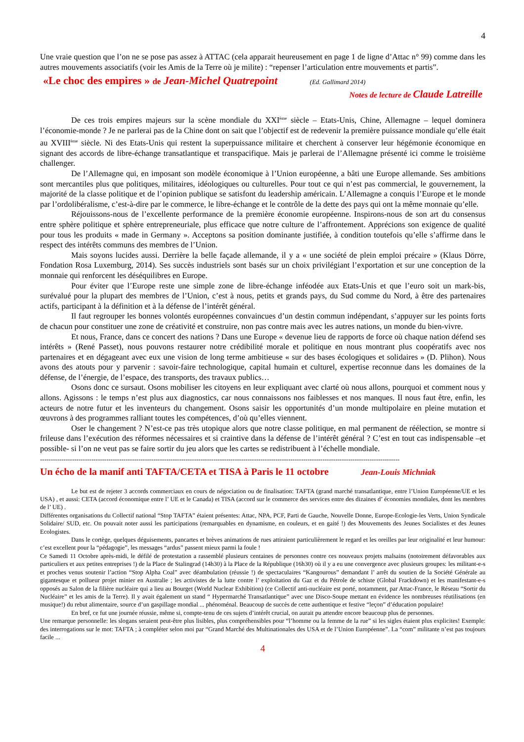4
Une vraie question que l’on ne se pose pas assez à ATTAC (cela apparait heureusement en page 1 de ligne d’Attac n° 99) comme dans les autres mouvements associatifs (voir les Amis de la Terre où je milite) : “repenser l’articulation entre mouvements et partis”.
«Le choc des empires » de Jean-Michel Quatrepoint (Ed. Gallimard 2014)
Notes de lecture de Claude Latreille
De ces trois empires majeurs sur la scène mondiale du XXI<sup>ème</sup> siècle – Etats-Unis, Chine, Allemagne – lequel dominera l’économie-monde ? Je ne parlerai pas de la Chine dont on sait que l’objectif est de redevenir la première puissance mondiale qu’elle était au XVIII<sup>ème</sup> siècle. Ni des Etats-Unis qui restent la superpuissance militaire et cherchent à conserver leur hégémonie économique en signant des accords de libre-échange transatlantique et transpacifique. Mais je parlerai de l’Allemagne présenté ici comme le troisième challenger.
De l’Allemagne qui, en imposant son modèle économique à l’Union européenne, a bâti une Europe allemande. Ses ambitions sont mercantiles plus que politiques, militaires, idéologiques ou culturelles. Pour tout ce qui n’est pas commercial, le gouvernement, la majorité de la classe politique et de l’opinion publique se satisfont du leadership américain. L’Allemagne a conquis l’Europe et le monde par l’ordolibéralisme, c’est-à-dire par le commerce, le libre-échange et le contrôle de la dette des pays qui ont la même monnaie qu’elle.
Réjouissons-nous de l’excellente performance de la première économie européenne. Inspirons-nous de son art du consensus entre sphère politique et sphère entrepreneuriale, plus efficace que notre culture de l’affrontement. Apprécions son exigence de qualité pour tous les produits « made in Germany ». Acceptons sa position dominante justifiée, à condition toutefois qu’elle s’affirme dans le respect des intérêts communs des membres de l’Union.
Mais soyons lucides aussi. Derrière la belle façade allemande, il y a « une société de plein emploi précaire » (Klaus Dörre, Fondation Rosa Luxemburg, 2014). Ses succès industriels sont basés sur un choix privilégiant l’exportation et sur une conception de la monnaie qui renforcent les déséquilibres en Europe.
Pour éviter que l’Europe reste une simple zone de libre-échange inféodée aux Etats-Unis et que l’euro soit un mark-bis, surévalué pour la plupart des membres de l’Union, c’est à nous, petits et grands pays, du Sud comme du Nord, à être des partenaires actifs, participant à la définition et à la défense de l’intérêt général.
Il faut regrouper les bonnes volontés européennes convaincues d’un destin commun indépendant, s’appuyer sur les points forts de chacun pour constituer une zone de créativité et construire, non pas contre mais avec les autres nations, un monde du bien-vivre.
Et nous, France, dans ce concert des nations ? Dans une Europe « devenue lieu de rapports de force où chaque nation défend ses intérêts » (René Passet), nous pouvons restaurer notre crédibilité morale et politique en nous montrant plus coopératifs avec nos partenaires et en dégageant avec eux une vision de long terme ambitieuse « sur des bases écologiques et solidaires » (D. Plihon). Nous avons des atouts pour y parvenir : savoir-faire technologique, capital humain et culturel, expertise reconnue dans les domaines de la défense, de l’énergie, de l’espace, des transports, des travaux publics…
Osons donc ce sursaut. Osons mobiliser les citoyens en leur expliquant avec clarté où nous allons, pourquoi et comment nous y allons. Agissons : le temps n’est plus aux diagnostics, car nous connaissons nos faiblesses et nos manques. Il nous faut être, enfin, les acteurs de notre futur et les inventeurs du changement. Osons saisir les opportunités d’un monde multipolaire en pleine mutation et œuvrons à des programmes ralliant toutes les compétences, d’où qu’elles viennent.
Oser le changement ? N’est-ce pas très utopique alors que notre classe politique, en mal permanent de réélection, se montre si frileuse dans l’exécution des réformes nécessaires et si craintive dans la défense de l’intérêt général ? C’est en tout cas indispensable –et possible- si l’on ne veut pas se faire sortir du jeu alors que les cartes se redistribuent à l’échelle mondiale.
------------------------------------------------------------------------------------------------------------------------------------------------------------------------
Un écho de la manif anti TAFTA/CETA et TISA à Paris le 11 octobre Jean-Louis Michniak
Le but est de rejeter 3 accords commerciaux en cours de négociation ou de finalisation: TAFTA (grand marché transatlantique, entre l’Union Européenne/UE et les USA) , et aussi: CETA (accord économique entre l’ UE et le Canada) et TISA (accord sur le commerce des services entre des dizaines d’ économies mondiales, dont les membres de l’ UE) .
Différentes organisations du Collectif national “Stop TAFTA” étaient présentes: Attac, NPA, PCF, Parti de Gauche, Nouvelle Donne, Europe-Ecologie-les Verts, Union Syndicale Solidaire/ SUD, etc. On pouvait noter aussi les participations (remarquables en dynamisme, en couleurs, et en gaité !) des Mouvements des Jeunes Socialistes et des Jeunes Ecologistes.
Dans le cortège, quelques déguisements, pancartes et brèves animations de rues attiraient particulièrement le regard et les oreilles par leur originalité et leur humour: c’est excellent pour la “pédagogie”, les messages “ardus” passent mieux parmi la foule !
Ce Samedi 11 Octobre après-midi, le défilé de protestation a rassemblé plusieurs centaines de personnes contre ces nouveaux projets malsains (notoirement défavorables aux particuliers et aux petites entreprises !) de la Place de Stalingrad (14h30) à la Place de la République (16h30) où il y a eu une convergence avec plusieurs groupes: les militant-e-s et proches venus soutenir l’action “Stop Alpha Coal” avec déambulation (réussie !) de spectaculaires “Kangourous” demandant l’ arrêt du soutien de la Société Générale au gigantesque et pollueur projet minier en Australie ; les activistes de la lutte contre l’ exploitation du Gaz et du Pétrole de schiste (Global Frackdown) et les manifestant-e-s opposés au Salon de la filière nucléaire qui a lieu au Bourget (World Nuclear Exhibition) (ce Collectif anti-nucléaire est porté, notamment, par Attac-France, le Réseau “Sortir du Nucléaire” et les amis de la Terre). Il y avait également un stand “ Hypermarché Transatlantique” avec une Disco-Soupe mettant en évidence les nombreuses réutilisations (en musique!) du rebut alimentaire, source d’un gaspillage mondial ... phénoménal. Beaucoup de succès de cette authentique et festive “leçon” d’éducation populaire!
En bref, ce fut une journée réussie, même si, compte-tenu de ces sujets d’intérêt crucial, on aurait pu attendre encore beaucoup plus de personnes.
Une remarque personnelle: les slogans seraient peut-être plus lisibles, plus compréhensibles pour “l’homme ou la femme de la rue” si les sigles étaient plus explicites! Exemple: des interrogations sur le mot: TAFTA ; à compléter selon moi par “Grand Marché des Multinationales des USA et de l’Union Européenne”. La “com” militante n’est pas toujours facile ...
4